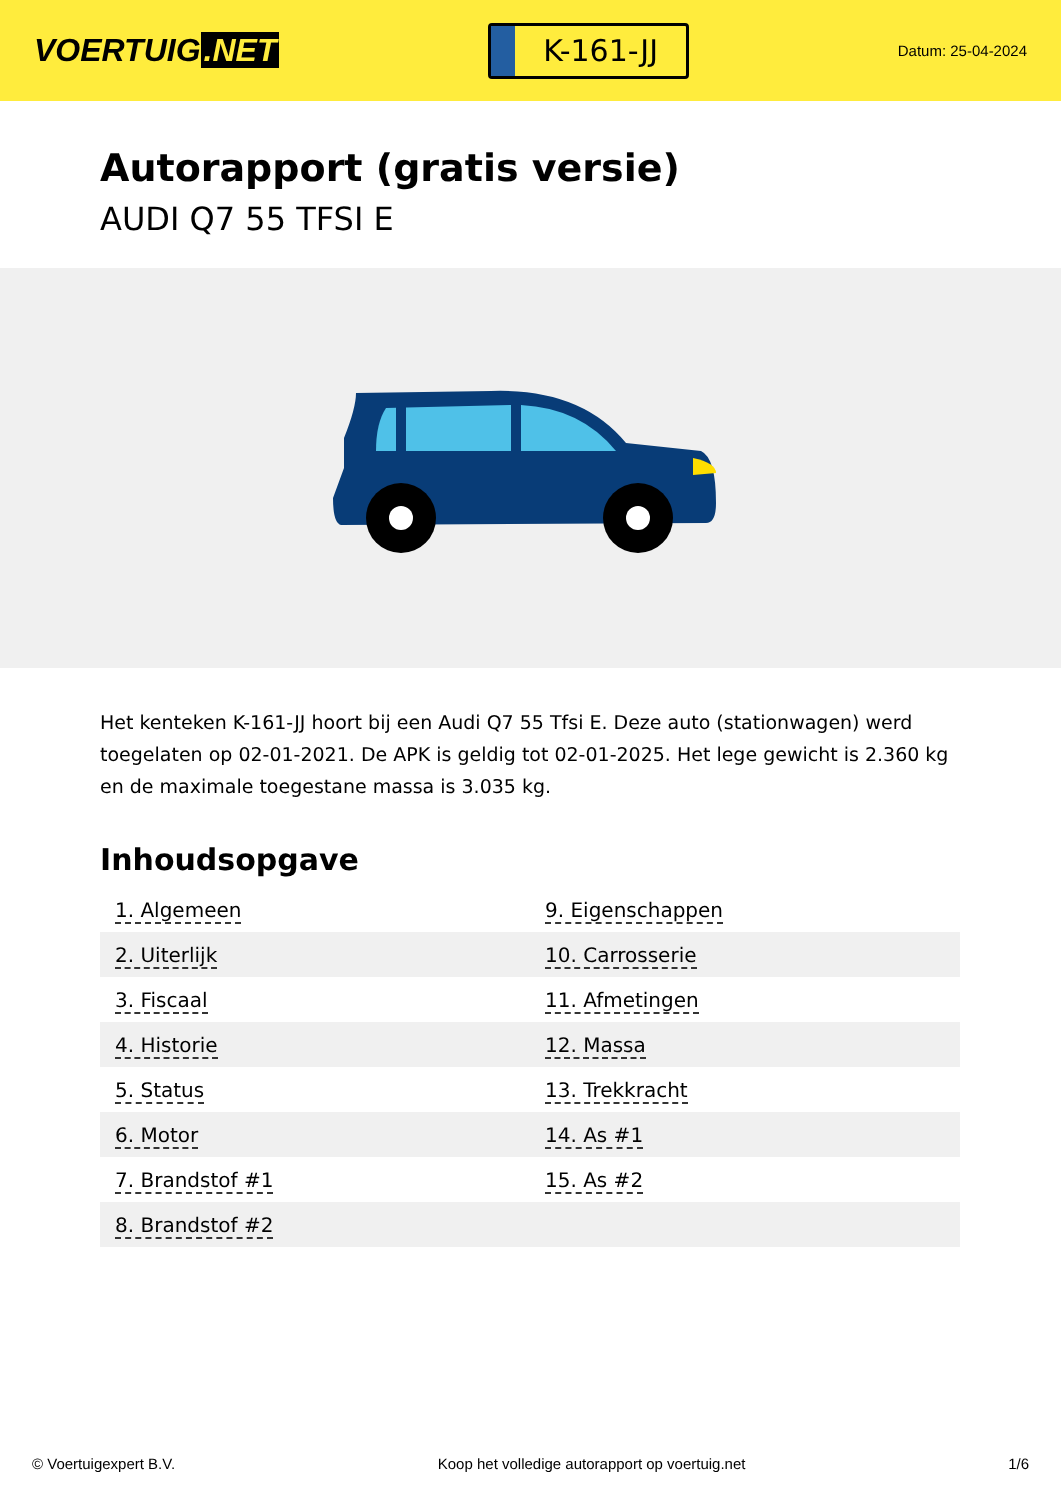VOERTUIG.NET
K-161-JJ
Datum: 25-04-2024
Autorapport (gratis versie)
AUDI Q7 55 TFSI E
Het kenteken K-161-JJ hoort bij een Audi Q7 55 Tfsi E. Deze auto (stationwagen) werd toegelaten op 02-01-2021. De APK is geldig tot 02-01-2025. Het lege gewicht is 2.360 kg en de maximale toegestane massa is 3.035 kg.
Inhoudsopgave
| 1. Algemeen | 9. Eigenschappen |
| 2. Uiterlijk | 10. Carrosserie |
| 3. Fiscaal | 11. Afmetingen |
| 4. Historie | 12. Massa |
| 5. Status | 13. Trekkracht |
| 6. Motor | 14. As #1 |
| 7. Brandstof #1 | 15. As #2 |
| 8. Brandstof #2 | |
© Voertuigexpert B.V. Koop het volledige autorapport op voertuig.net 1/6